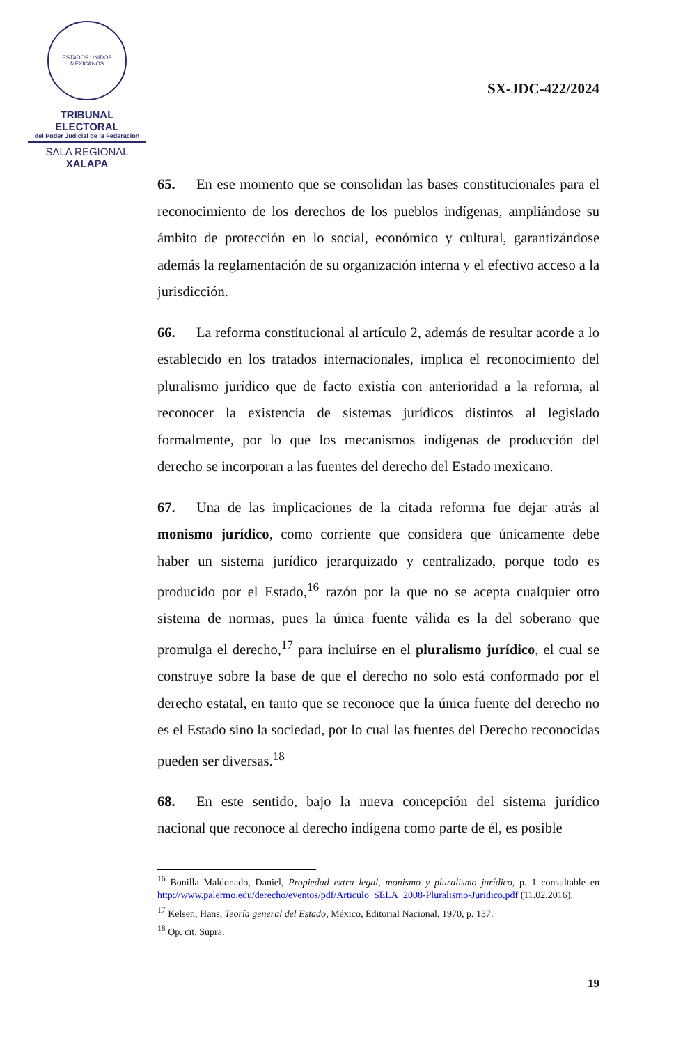ESTADOS UNIDOS MEXICANOS
TRIBUNAL ELECTORAL
del Poder Judicial de la Federación
SALA REGIONAL
XALAPA
SX-JDC-422/2024
65. En ese momento que se consolidan las bases constitucionales para el reconocimiento de los derechos de los pueblos indígenas, ampliándose su ámbito de protección en lo social, económico y cultural, garantizándose además la reglamentación de su organización interna y el efectivo acceso a la jurisdicción.
66. La reforma constitucional al artículo 2, además de resultar acorde a lo establecido en los tratados internacionales, implica el reconocimiento del pluralismo jurídico que de facto existía con anterioridad a la reforma, al reconocer la existencia de sistemas jurídicos distintos al legislado formalmente, por lo que los mecanismos indígenas de producción del derecho se incorporan a las fuentes del derecho del Estado mexicano.
67. Una de las implicaciones de la citada reforma fue dejar atrás al monismo jurídico, como corriente que considera que únicamente debe haber un sistema jurídico jerarquizado y centralizado, porque todo es producido por el Estado,<sup>16</sup> razón por la que no se acepta cualquier otro sistema de normas, pues la única fuente válida es la del soberano que promulga el derecho,<sup>17</sup> para incluirse en el pluralismo jurídico, el cual se construye sobre la base de que el derecho no solo está conformado por el derecho estatal, en tanto que se reconoce que la única fuente del derecho no es el Estado sino la sociedad, por lo cual las fuentes del Derecho reconocidas pueden ser diversas.<sup>18</sup>
68. En este sentido, bajo la nueva concepción del sistema jurídico nacional que reconoce al derecho indígena como parte de él, es posible
<sup>16</sup> Bonilla Maldonado, Daniel, Propiedad extra legal, monismo y pluralismo jurídico, p. 1 consultable en http://www.palermo.edu/derecho/eventos/pdf/Articulo_SELA_2008-Pluralismo-Juridico.pdf (11.02.2016).
<sup>17</sup> Kelsen, Hans, Teoría general del Estado, México, Editorial Nacional, 1970, p. 137.
<sup>18</sup> Op. cit. Supra.
19